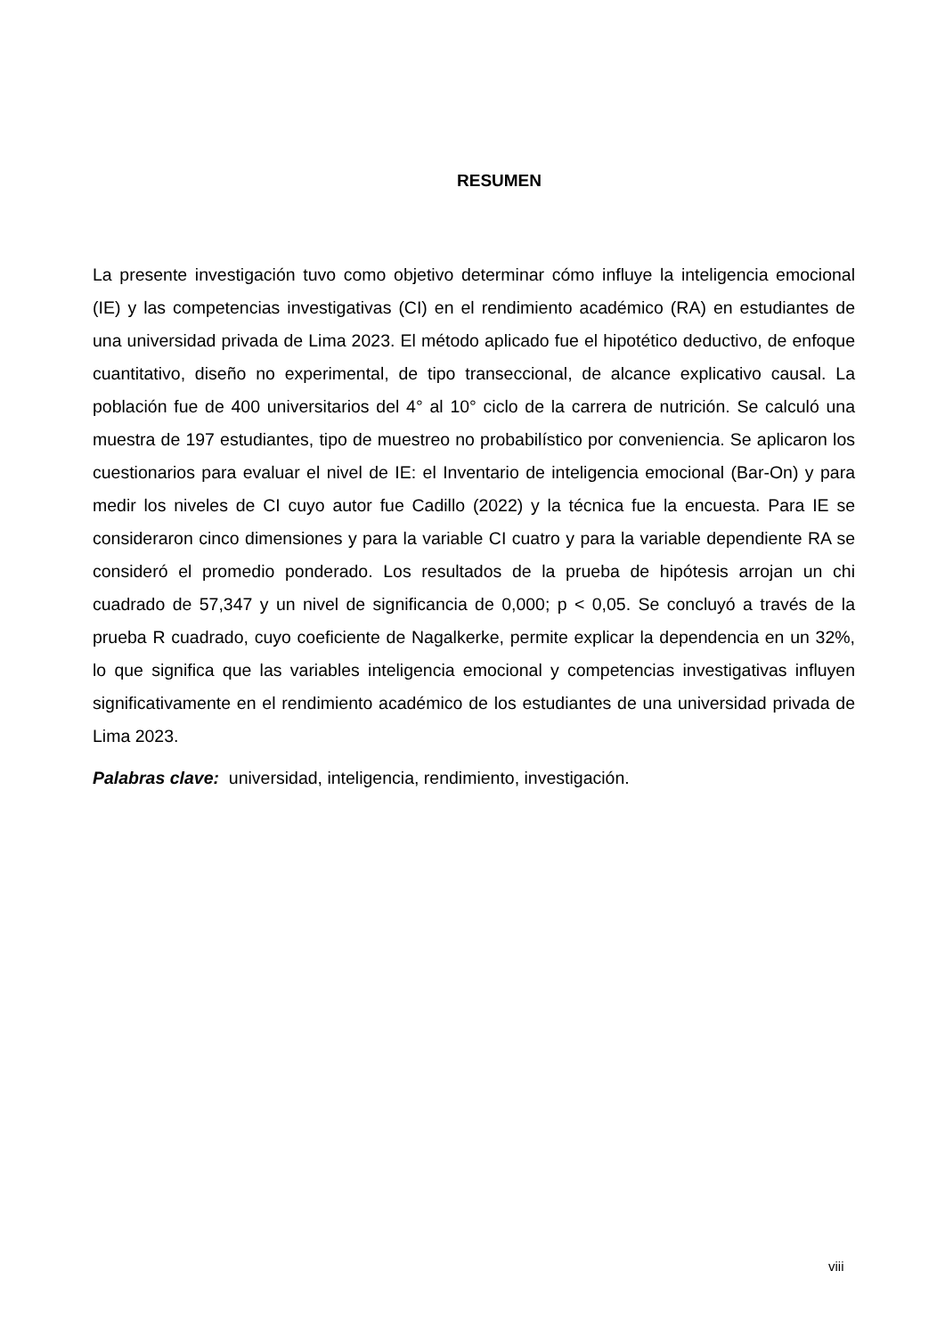RESUMEN
La presente investigación tuvo como objetivo determinar cómo influye la inteligencia emocional (IE) y las competencias investigativas (CI) en el rendimiento académico (RA) en estudiantes de una universidad privada de Lima 2023. El método aplicado fue el hipotético deductivo, de enfoque cuantitativo, diseño no experimental, de tipo transeccional, de alcance explicativo causal. La población fue de 400 universitarios del 4° al 10° ciclo de la carrera de nutrición. Se calculó una muestra de 197 estudiantes, tipo de muestreo no probabilístico por conveniencia. Se aplicaron los cuestionarios para evaluar el nivel de IE: el Inventario de inteligencia emocional (Bar-On) y para medir los niveles de CI cuyo autor fue Cadillo (2022) y la técnica fue la encuesta. Para IE se consideraron cinco dimensiones y para la variable CI cuatro y para la variable dependiente RA se consideró el promedio ponderado. Los resultados de la prueba de hipótesis arrojan un chi cuadrado de 57,347 y un nivel de significancia de 0,000; p < 0,05. Se concluyó a través de la prueba R cuadrado, cuyo coeficiente de Nagalkerke, permite explicar la dependencia en un 32%, lo que significa que las variables inteligencia emocional y competencias investigativas influyen significativamente en el rendimiento académico de los estudiantes de una universidad privada de Lima 2023.
Palabras clave: universidad, inteligencia, rendimiento, investigación.
viii